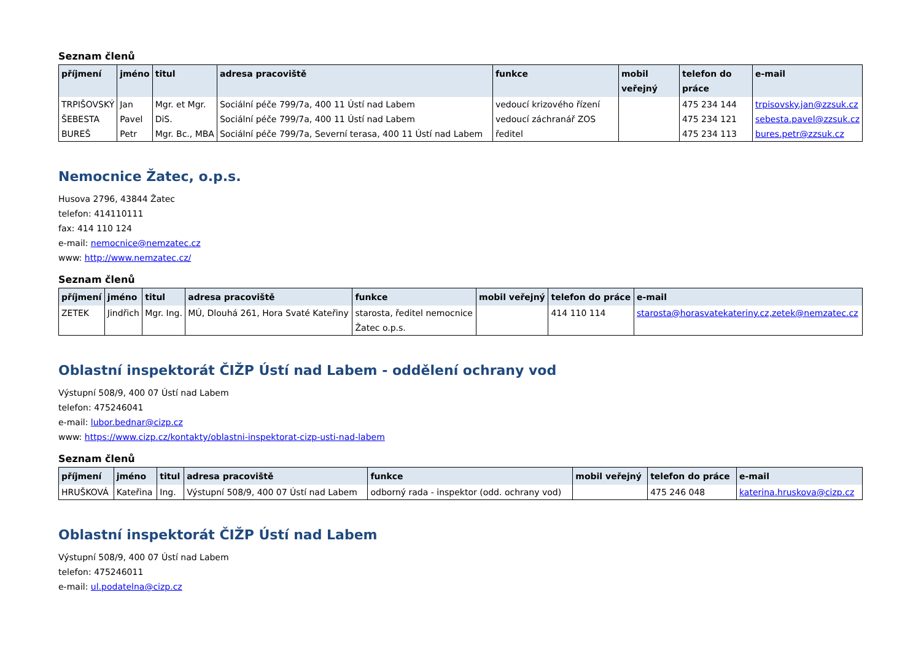Seznam členů
| příjmení | jméno | titul | adresa pracoviště | funkce | mobil veřejný | telefon do práce | e-mail |
| --- | --- | --- | --- | --- | --- | --- | --- |
| TRPIŠOVSKÝ | Jan | Mgr. et Mgr. | Sociální péče 799/7a, 400 11 Ústí nad Labem | vedoucí krizového řízení | | 475 234 144 | trpisovsky.jan@zzsuk.cz |
| ŠEBESTA | Pavel | DiS. | Sociální péče 799/7a, 400 11 Ústí nad Labem | vedoucí záchranář ZOS | | 475 234 121 | sebesta.pavel@zzsuk.cz |
| BUREŠ | Petr | Mgr. Bc., MBA | Sociální péče 799/7a, Severní terasa, 400 11 Ústí nad Labem | ředitel | | 475 234 113 | bures.petr@zzsuk.cz |
Nemocnice Žatec, o.p.s.
Husova 2796, 43844 Žatec
telefon: 414110111
fax: 414 110 124
e-mail: nemocnice@nemzatec.cz
www: http://www.nemzatec.cz/
Seznam členů
| příjmení | jméno | titul | adresa pracoviště | funkce | mobil veřejný | telefon do práce | e-mail |
| --- | --- | --- | --- | --- | --- | --- | --- |
| ZETEK | Jindřich | Mgr. Ing. | MÚ, Dlouhá 261, Hora Svaté Kateřiny | starosta, ředitel nemocnice Žatec o.p.s. | | 414 110 114 | starosta@horasvatekateriny.cz,zetek@nemzatec.cz |
Oblastní inspektorát ČIŽP Ústí nad Labem - oddělení ochrany vod
Výstupní 508/9, 400 07 Ústí nad Labem
telefon: 475246041
e-mail: lubor.bednar@cizp.cz
www: https://www.cizp.cz/kontakty/oblastni-inspektorat-cizp-usti-nad-labem
Seznam členů
| příjmení | jméno | titul | adresa pracoviště | funkce | mobil veřejný | telefon do práce | e-mail |
| --- | --- | --- | --- | --- | --- | --- | --- |
| HRUŠKOVÁ | Kateřina | Ing. | Výstupní 508/9, 400 07 Ústí nad Labem | odborný rada - inspektor (odd. ochrany vod) | | 475 246 048 | katerina.hruskova@cizp.cz |
Oblastní inspektorát ČIŽP Ústí nad Labem
Výstupní 508/9, 400 07 Ústí nad Labem
telefon: 475246011
e-mail: ul.podatelna@cizp.cz